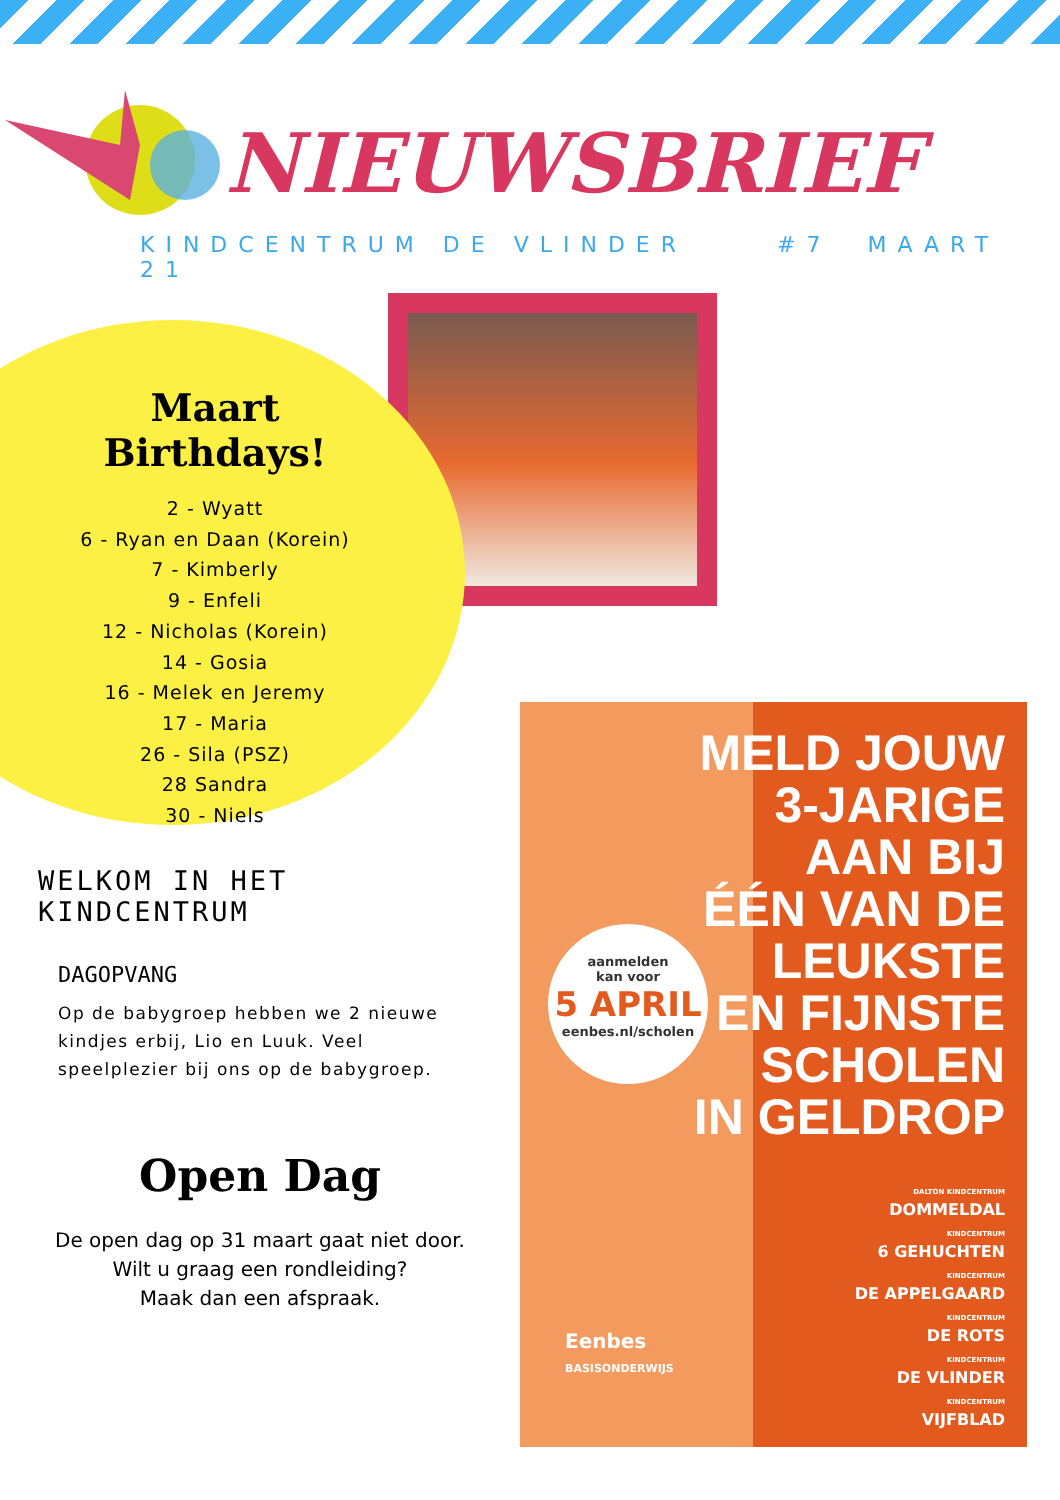NIEUWSBRIEF
KINDCENTRUM DE VLINDER #7 MAART 21
Maart Birthdays!
2 - Wyatt
6 - Ryan en Daan (Korein)
7 - Kimberly
9 - Enfeli
12 - Nicholas (Korein)
14 - Gosia
16 - Melek en Jeremy
17 - Maria
26 - Sila (PSZ)
28 Sandra
30 - Niels
WELKOM IN HET KINDCENTRUM
DAGOPVANG
Op de babygroep hebben we 2 nieuwe kindjes erbij, Lio en Luuk. Veel speelplezier bij ons op de babygroep.
Open Dag
De open dag op 31 maart gaat niet door.
Wilt u graag een rondleiding?
Maak dan een afspraak.
MELD JOUW
3-JARIGE
AAN BIJ
ÉÉN VAN DE
LEUKSTE
EN FIJNSTE
SCHOLEN
IN GELDROP
aanmelden
kan voor
5 APRIL
eenbes.nl/scholen
Eenbes
BASISONDERWIJS
DALTON KINDCENTRUM
DOMMELDAL
KINDCENTRUM
6 GEHUCHTEN
KINDCENTRUM
DE APPELGAARD
KINDCENTRUM
DE ROTS
KINDCENTRUM
DE VLINDER
KINDCENTRUM
VIJFBLAD